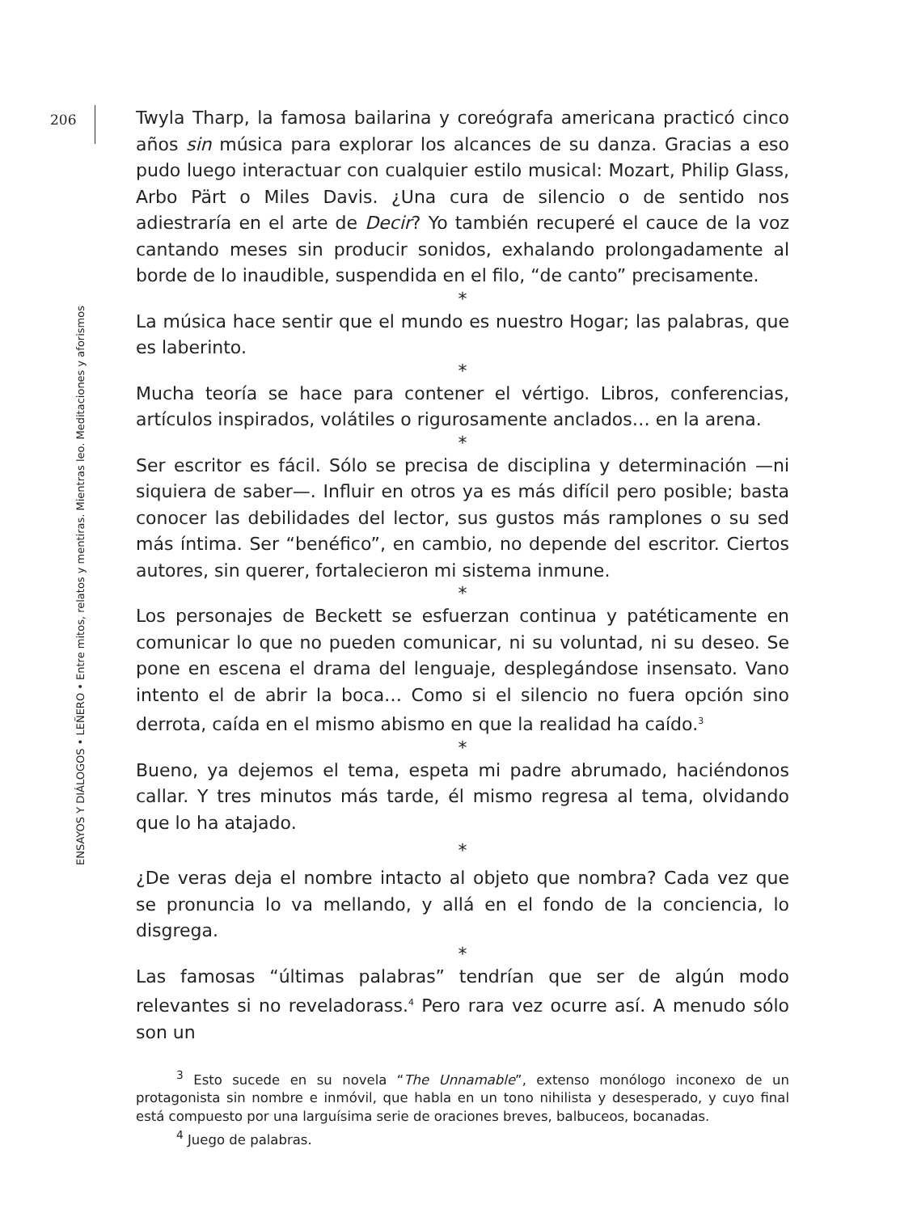206
ENSAYOS Y DIÁLOGOS • LEÑERO • Entre mitos, relatos y mentiras. Mientras leo. Meditaciones y aforismos
Twyla Tharp, la famosa bailarina y coreógrafa americana practicó cinco años sin música para explorar los alcances de su danza. Gracias a eso pudo luego interactuar con cualquier estilo musical: Mozart, Philip Glass, Arbo Pärt o Miles Davis. ¿Una cura de silencio o de sentido nos adiestraría en el arte de Decir? Yo también recuperé el cauce de la voz cantando meses sin producir sonidos, exhalando prolongadamente al borde de lo inaudible, suspendida en el filo, “de canto” precisamente.
*
La música hace sentir que el mundo es nuestro Hogar; las palabras, que es laberinto.
*
Mucha teoría se hace para contener el vértigo. Libros, conferencias, artículos inspirados, volátiles o rigurosamente anclados… en la arena.
*
Ser escritor es fácil. Sólo se precisa de disciplina y determinación —ni siquiera de saber—. Influir en otros ya es más difícil pero posible; basta conocer las debilidades del lector, sus gustos más ramplones o su sed más íntima. Ser “benéfico”, en cambio, no depende del escritor. Ciertos autores, sin querer, fortalecieron mi sistema inmune.
*
Los personajes de Beckett se esfuerzan continua y patéticamente en comunicar lo que no pueden comunicar, ni su voluntad, ni su deseo. Se pone en escena el drama del lenguaje, desplegándose insensato. Vano intento el de abrir la boca… Como si el silencio no fuera opción sino derrota, caída en el mismo abismo en que la realidad ha caído.<sup>3</sup>
*
Bueno, ya dejemos el tema, espeta mi padre abrumado, haciéndonos callar. Y tres minutos más tarde, él mismo regresa al tema, olvidando que lo ha atajado.
*
¿De veras deja el nombre intacto al objeto que nombra? Cada vez que se pronuncia lo va mellando, y allá en el fondo de la conciencia, lo disgrega.
*
Las famosas “últimas palabras” tendrían que ser de algún modo relevantes si no reveladorass.<sup>4</sup> Pero rara vez ocurre así. A menudo sólo son un
<sup>3</sup> Esto sucede en su novela “The Unnamable”, extenso monólogo inconexo de un protagonista sin nombre e inmóvil, que habla en un tono nihilista y desesperado, y cuyo final está compuesto por una larguísima serie de oraciones breves, balbuceos, bocanadas.
<sup>4</sup> Juego de palabras.